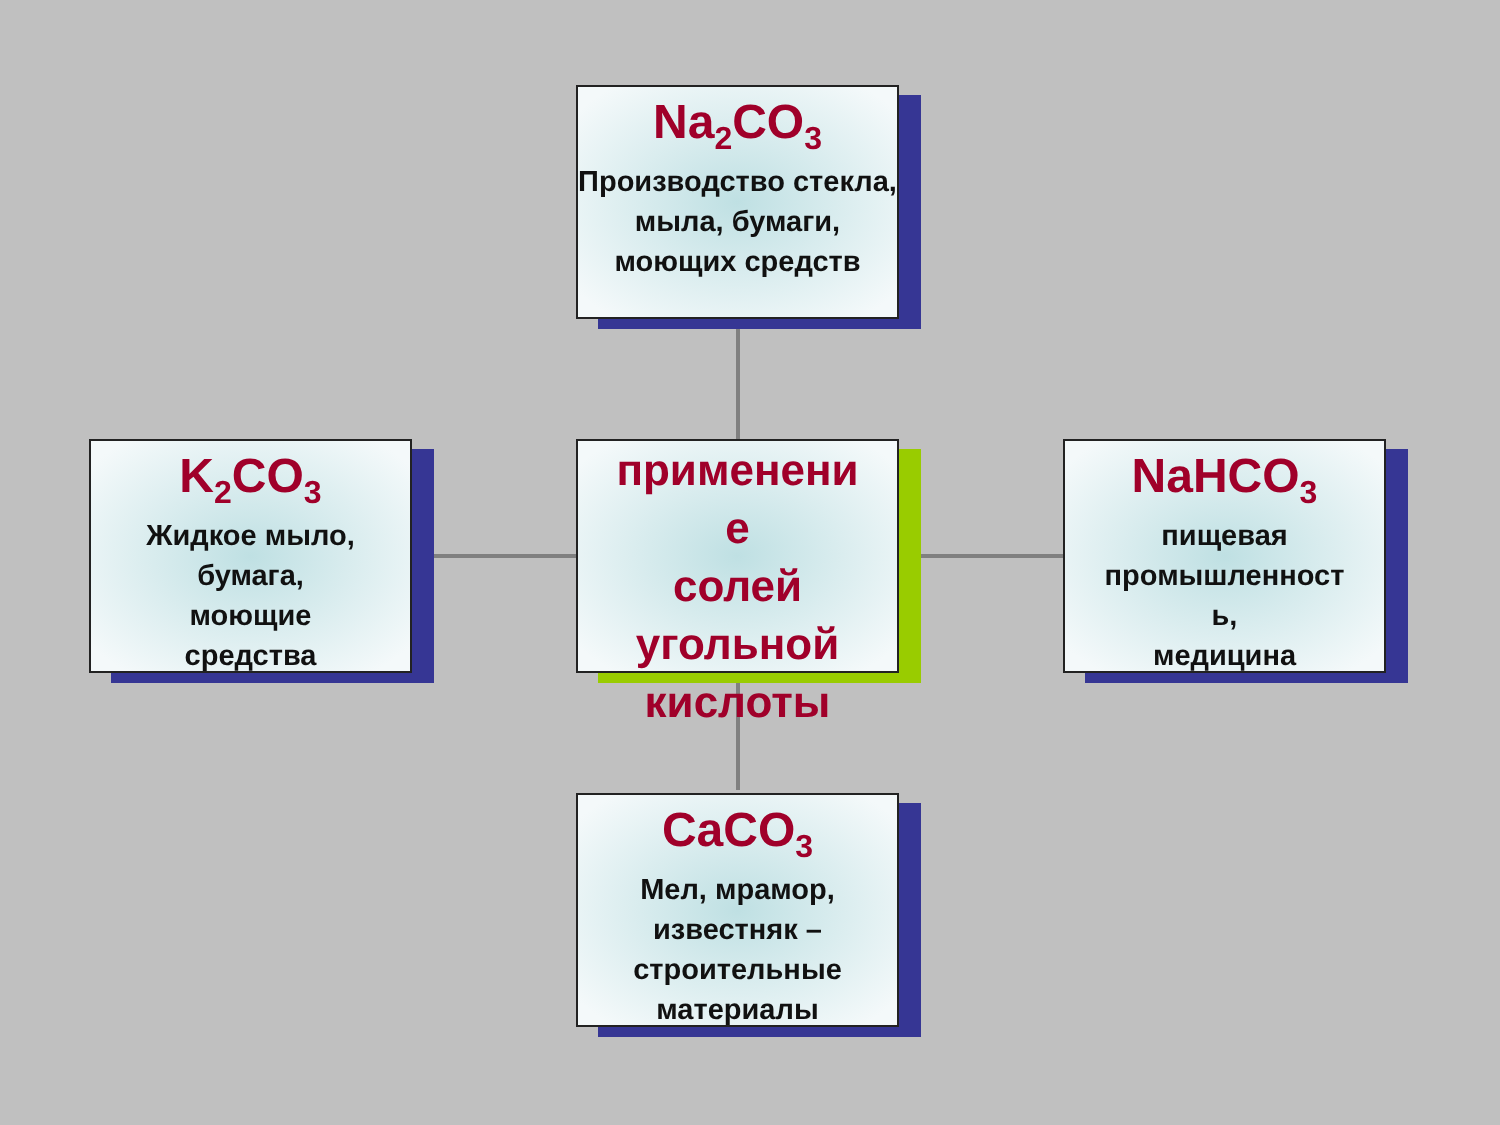Na<sub>2</sub>CO<sub>3</sub>
Производство стекла,
мыла, бумаги,
моющих средств
K<sub>2</sub>CO<sub>3</sub>
Жидкое мыло,
бумага,
моющие
средства
применени
е
солей
угольной
кислоты
NaHCO<sub>3</sub>
пищевая
промышленност
ь,
медицина
CaCO<sub>3</sub>
Мел, мрамор,
известняк –
строительные
материалы